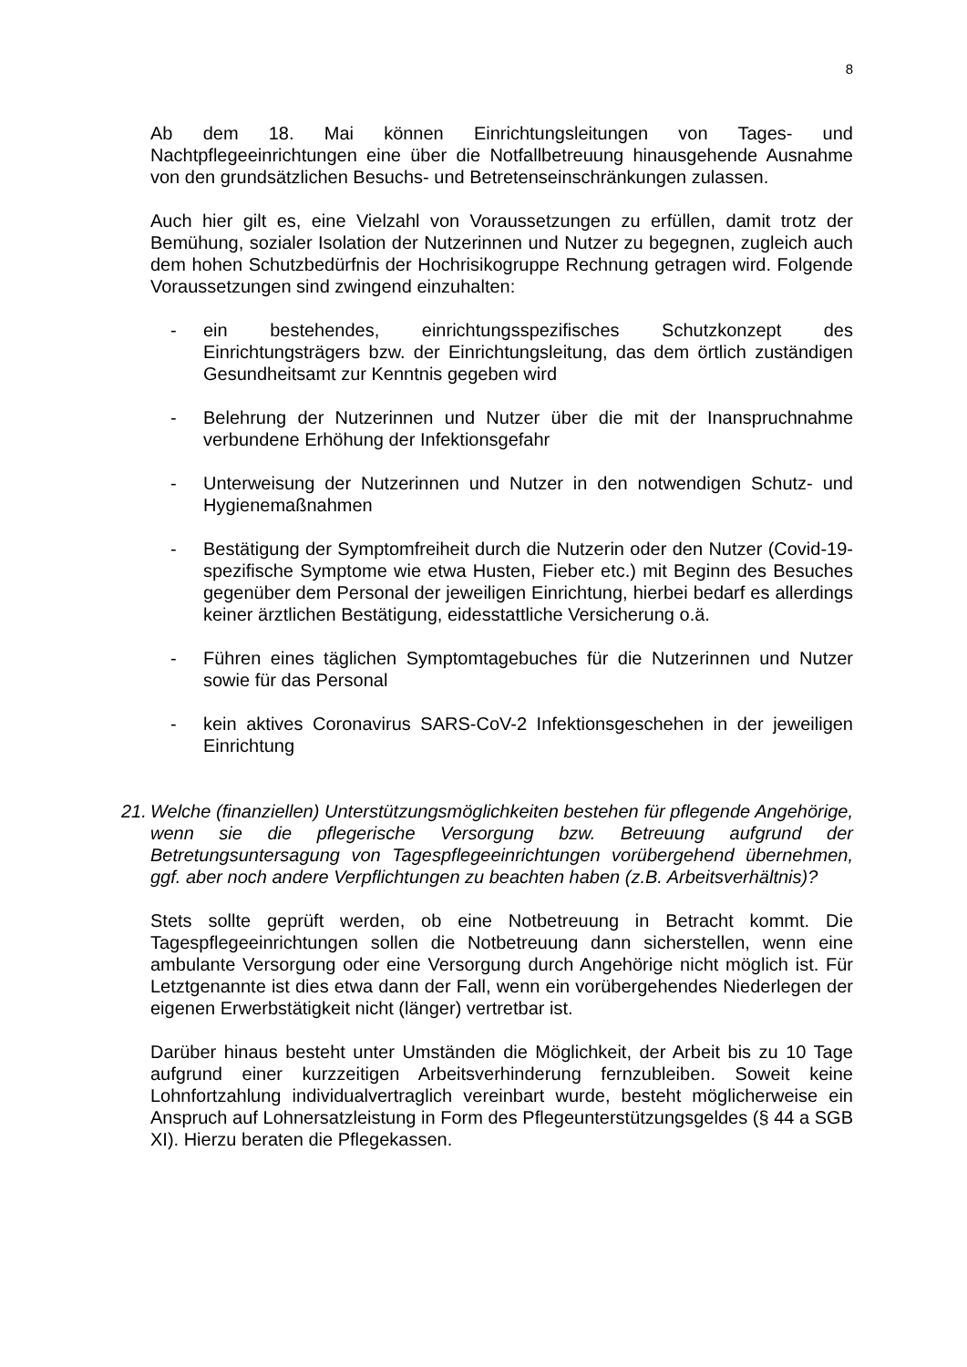8
Ab dem 18. Mai können Einrichtungsleitungen von Tages- und Nachtpflegeeinrichtungen eine über die Notfallbetreuung hinausgehende Ausnahme von den grundsätzlichen Besuchs- und Betretenseinschränkungen zulassen.
Auch hier gilt es, eine Vielzahl von Voraussetzungen zu erfüllen, damit trotz der Bemühung, sozialer Isolation der Nutzerinnen und Nutzer zu begegnen, zugleich auch dem hohen Schutzbedürfnis der Hochrisikogruppe Rechnung getragen wird. Folgende Voraussetzungen sind zwingend einzuhalten:
- ein bestehendes, einrichtungsspezifisches Schutzkonzept des Einrichtungsträgers bzw. der Einrichtungsleitung, das dem örtlich zuständigen Gesundheitsamt zur Kenntnis gegeben wird
- Belehrung der Nutzerinnen und Nutzer über die mit der Inanspruchnahme verbundene Erhöhung der Infektionsgefahr
- Unterweisung der Nutzerinnen und Nutzer in den notwendigen Schutz- und Hygienemaßnahmen
- Bestätigung der Symptomfreiheit durch die Nutzerin oder den Nutzer (Covid-19-spezifische Symptome wie etwa Husten, Fieber etc.) mit Beginn des Besuches gegenüber dem Personal der jeweiligen Einrichtung, hierbei bedarf es allerdings keiner ärztlichen Bestätigung, eidesstattliche Versicherung o.ä.
- Führen eines täglichen Symptomtagebuches für die Nutzerinnen und Nutzer sowie für das Personal
- kein aktives Coronavirus SARS-CoV-2 Infektionsgeschehen in der jeweiligen Einrichtung
21. Welche (finanziellen) Unterstützungsmöglichkeiten bestehen für pflegende Angehörige, wenn sie die pflegerische Versorgung bzw. Betreuung aufgrund der Betretungsuntersagung von Tagespflegeeinrichtungen vorübergehend übernehmen, ggf. aber noch andere Verpflichtungen zu beachten haben (z.B. Arbeitsverhältnis)?
Stets sollte geprüft werden, ob eine Notbetreuung in Betracht kommt. Die Tagespflegeeinrichtungen sollen die Notbetreuung dann sicherstellen, wenn eine ambulante Versorgung oder eine Versorgung durch Angehörige nicht möglich ist. Für Letztgenannte ist dies etwa dann der Fall, wenn ein vorübergehendes Niederlegen der eigenen Erwerbstätigkeit nicht (länger) vertretbar ist.
Darüber hinaus besteht unter Umständen die Möglichkeit, der Arbeit bis zu 10 Tage aufgrund einer kurzzeitigen Arbeitsverhinderung fernzubleiben. Soweit keine Lohnfortzahlung individualvertraglich vereinbart wurde, besteht möglicherweise ein Anspruch auf Lohnersatzleistung in Form des Pflegeunterstützungsgeldes (§ 44 a SGB XI). Hierzu beraten die Pflegekassen.